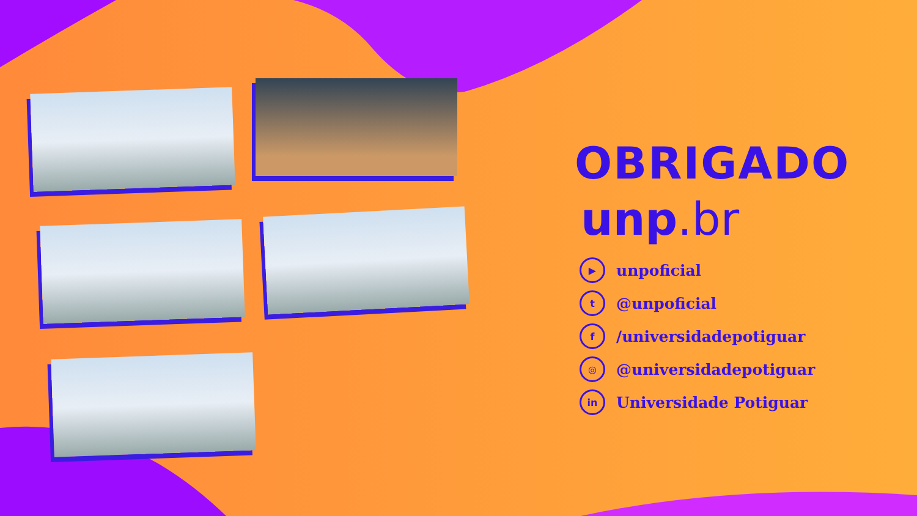OBRIGADO
unp.br
▶
unpoficial
t
@unpoficial
f
/universidadepotiguar
◎
@universidadepotiguar
in
Universidade Potiguar